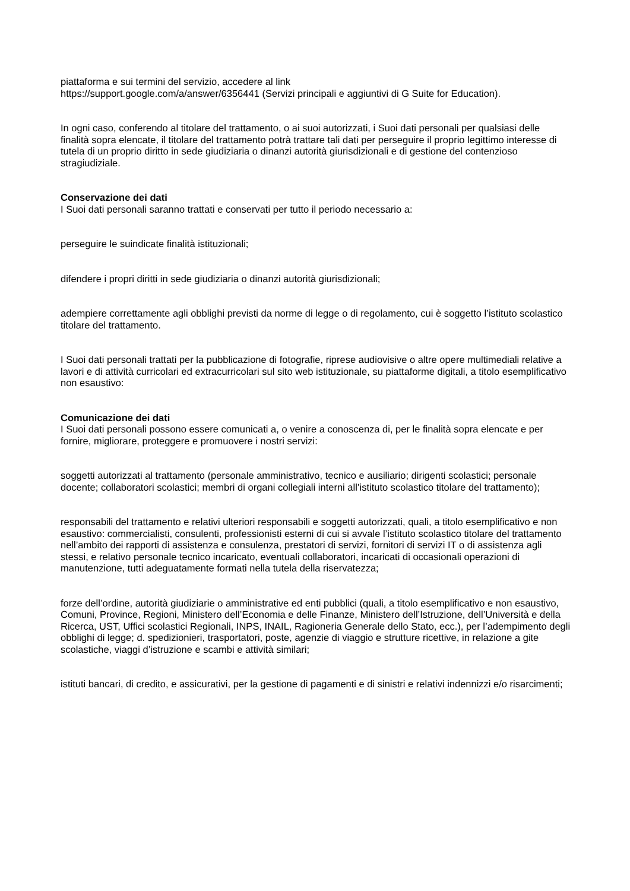piattaforma e sui termini del servizio, accedere al link
https://support.google.com/a/answer/6356441 (Servizi principali e aggiuntivi di G Suite for Education).
In ogni caso, conferendo al titolare del trattamento, o ai suoi autorizzati, i Suoi dati personali per qualsiasi delle finalità sopra elencate, il titolare del trattamento potrà trattare tali dati per perseguire il proprio legittimo interesse di tutela di un proprio diritto in sede giudiziaria o dinanzi autorità giurisdizionali e di gestione del contenzioso stragiudiziale.
Conservazione dei dati
I Suoi dati personali saranno trattati e conservati per tutto il periodo necessario a:
perseguire le suindicate finalità istituzionali;
difendere i propri diritti in sede giudiziaria o dinanzi autorità giurisdizionali;
adempiere correttamente agli obblighi previsti da norme di legge o di regolamento, cui è soggetto l’istituto scolastico titolare del trattamento.
I Suoi dati personali trattati per la pubblicazione di fotografie, riprese audiovisive o altre opere multimediali relative a lavori e di attività curricolari ed extracurricolari sul sito web istituzionale, su piattaforme digitali, a titolo esemplificativo non esaustivo:
Comunicazione dei dati
I Suoi dati personali possono essere comunicati a, o venire a conoscenza di, per le finalità sopra elencate e per fornire, migliorare, proteggere e promuovere i nostri servizi:
soggetti autorizzati al trattamento (personale amministrativo, tecnico e ausiliario; dirigenti scolastici; personale docente; collaboratori scolastici; membri di organi collegiali interni all’istituto scolastico titolare del trattamento);
responsabili del trattamento e relativi ulteriori responsabili e soggetti autorizzati, quali, a titolo esemplificativo e non esaustivo: commercialisti, consulenti, professionisti esterni di cui si avvale l’istituto scolastico titolare del trattamento nell’ambito dei rapporti di assistenza e consulenza, prestatori di servizi, fornitori di servizi IT o di assistenza agli stessi, e relativo personale tecnico incaricato, eventuali collaboratori, incaricati di occasionali operazioni di manutenzione, tutti adeguatamente formati nella tutela della riservatezza;
forze dell’ordine, autorità giudiziarie o amministrative ed enti pubblici (quali, a titolo esemplificativo e non esaustivo, Comuni, Province, Regioni, Ministero dell’Economia e delle Finanze, Ministero dell’Istruzione, dell’Università e della Ricerca, UST, Uffici scolastici Regionali, INPS, INAIL, Ragioneria Generale dello Stato, ecc.), per l’adempimento degli obblighi di legge; d. spedizionieri, trasportatori, poste, agenzie di viaggio e strutture ricettive, in relazione a gite scolastiche, viaggi d’istruzione e scambi e attività similari;
istituti bancari, di credito, e assicurativi, per la gestione di pagamenti e di sinistri e relativi indennizzi e/o risarcimenti;